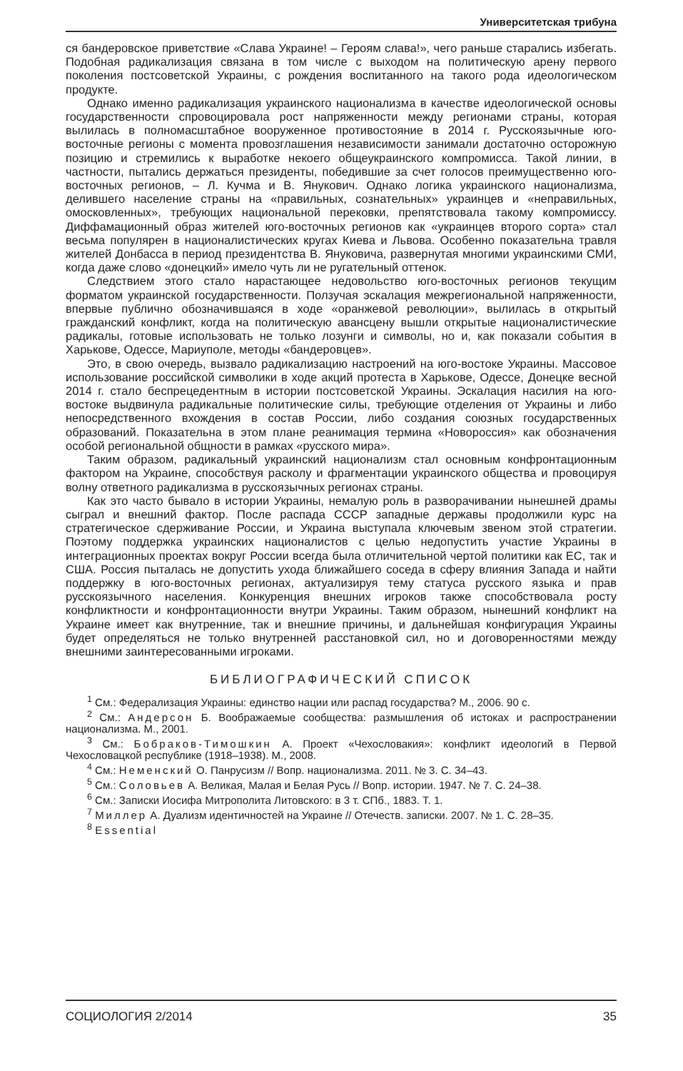Университетская трибуна
ся бандеровское приветствие «Слава Украине! – Героям слава!», чего раньше старались избегать. Подобная радикализация связана в том числе с выходом на политическую арену первого поколения постсоветской Украины, с рождения воспитанного на такого рода идеологическом продукте.
Однако именно радикализация украинского национализма в качестве идеологической основы государственности спровоцировала рост напряженности между регионами страны, которая вылилась в полномасштабное вооруженное противостояние в 2014 г. Русскоязычные юго-восточные регионы с момента провозглашения независимости занимали достаточно осторожную позицию и стремились к выработке некоего общеукраинского компромисса. Такой линии, в частности, пытались держаться президенты, победившие за счет голосов преимущественно юго-восточных регионов, – Л. Кучма и В. Янукович. Однако логика украинского национализма, делившего население страны на «правильных, сознательных» украинцев и «неправильных, омосковленных», требующих национальной перековки, препятствовала такому компромиссу. Диффамационный образ жителей юго-восточных регионов как «украинцев второго сорта» стал весьма популярен в националистических кругах Киева и Львова. Особенно показательна травля жителей Донбасса в период президентства В. Януковича, развернутая многими украинскими СМИ, когда даже слово «донецкий» имело чуть ли не ругательный оттенок.
Следствием этого стало нарастающее недовольство юго-восточных регионов текущим форматом украинской государственности. Ползучая эскалация межрегиональной напряженности, впервые публично обозначившаяся в ходе «оранжевой революции», вылилась в открытый гражданский конфликт, когда на политическую авансцену вышли открытые националистические радикалы, готовые использовать не только лозунги и символы, но и, как показали события в Харькове, Одессе, Мариуполе, методы «бандеровцев».
Это, в свою очередь, вызвало радикализацию настроений на юго-востоке Украины. Массовое использование российской символики в ходе акций протеста в Харькове, Одессе, Донецке весной 2014 г. стало беспрецедентным в истории постсоветской Украины. Эскалация насилия на юго-востоке выдвинула радикальные политические силы, требующие отделения от Украины и либо непосредственного вхождения в состав России, либо создания союзных государственных образований. Показательна в этом плане реанимация термина «Новороссия» как обозначения особой региональной общности в рамках «русского мира».
Таким образом, радикальный украинский национализм стал основным конфронтационным фактором на Украине, способствуя расколу и фрагментации украинского общества и провоцируя волну ответного радикализма в русскоязычных регионах страны.
Как это часто бывало в истории Украины, немалую роль в разворачивании нынешней драмы сыграл и внешний фактор. После распада СССР западные державы продолжили курс на стратегическое сдерживание России, и Украина выступала ключевым звеном этой стратегии. Поэтому поддержка украинских националистов с целью недопустить участие Украины в интеграционных проектах вокруг России всегда была отличительной чертой политики как ЕС, так и США. Россия пыталась не допустить ухода ближайшего соседа в сферу влияния Запада и найти поддержку в юго-восточных регионах, актуализируя тему статуса русского языка и прав русскоязычного населения. Конкуренция внешних игроков также способствовала росту конфликтности и конфронтационности внутри Украины. Таким образом, нынешний конфликт на Украине имеет как внутренние, так и внешние причины, и дальнейшая конфигурация Украины будет определяться не только внутренней расстановкой сил, но и договоренностями между внешними заинтересованными игроками.
БИБЛИОГРАФИЧЕСКИЙ СПИСОК
<sup>1</sup> См.: Федерализация Украины: единство нации или распад государства? М., 2006. 90 с.
<sup>2</sup> См.: Андерсон Б. Воображаемые сообщества: размышления об истоках и распространении национализма. М., 2001.
<sup>3</sup> См.: Бобраков-Тимошкин А. Проект «Чехословакия»: конфликт идеологий в Первой Чехословацкой республике (1918–1938). М., 2008.
<sup>4</sup> См.: Неменский О. Панрусизм // Вопр. национализма. 2011. № 3. С. 34–43.
<sup>5</sup> См.: Соловьев А. Великая, Малая и Белая Русь // Вопр. истории. 1947. № 7. С. 24–38.
<sup>6</sup> См.: Записки Иосифа Митрополита Литовского: в 3 т. СПб., 1883. Т. 1.
<sup>7</sup> Миллер А. Дуализм идентичностей на Украине // Отечеств. записки. 2007. № 1. С. 28–35.
<sup>8</sup> Essential
СОЦИОЛОГИЯ 2/2014 35